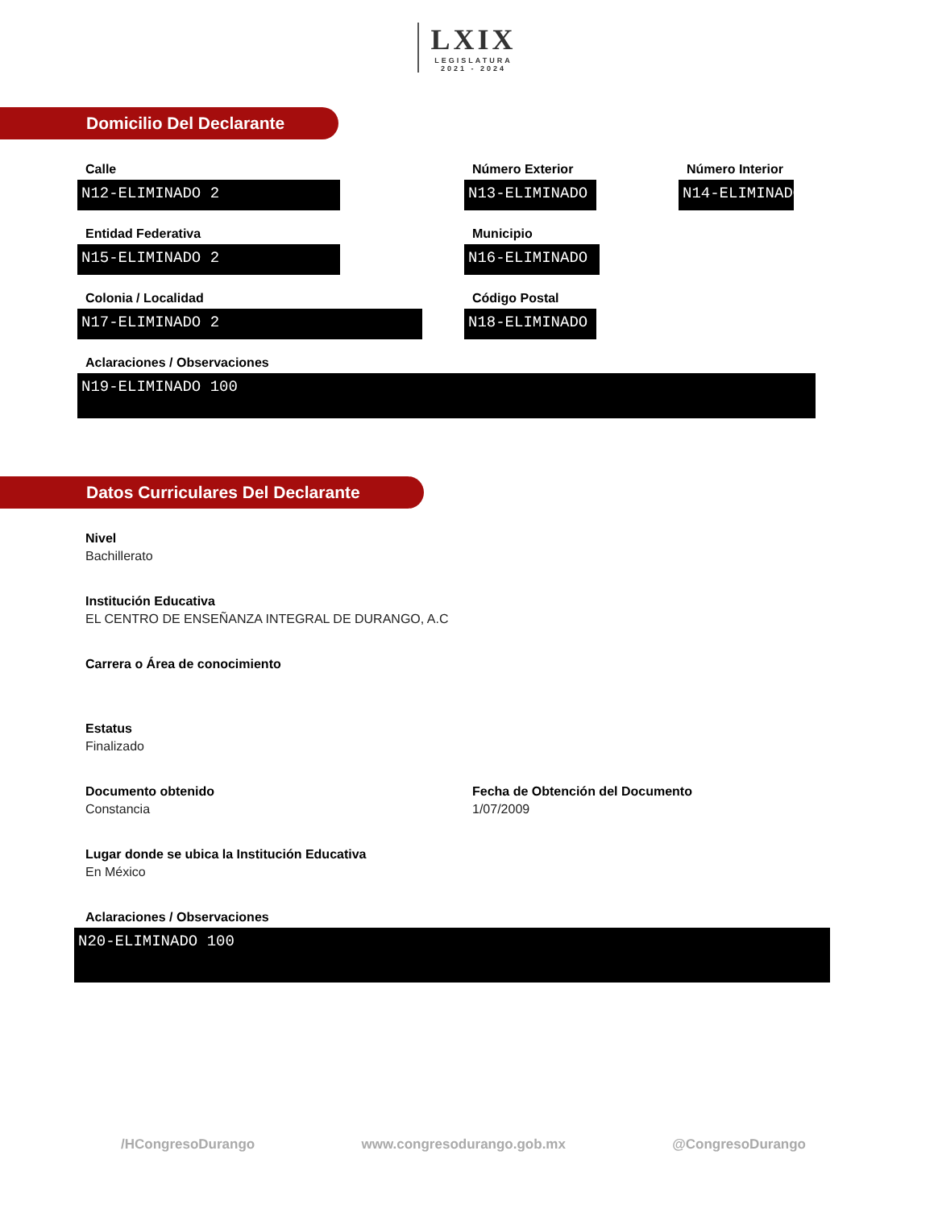LXIX LEGISLATURA
2021 - 2024
Domicilio Del Declarante
Calle
N12-ELIMINADO 2
Número Exterior
N13-ELIMINADO
Número Interior
N14-ELIMINADO
Entidad Federativa
N15-ELIMINADO 2
Municipio
N16-ELIMINADO
Colonia / Localidad
N17-ELIMINADO 2
Código Postal
N18-ELIMINADO
Aclaraciones / Observaciones
N19-ELIMINADO 100
Datos Curriculares Del Declarante
Nivel
Bachillerato
Institución Educativa
EL CENTRO DE ENSEÑANZA INTEGRAL DE DURANGO, A.C
Carrera o Área de conocimiento
Estatus
Finalizado
Documento obtenido
Constancia
Fecha de Obtención del Documento
1/07/2009
Lugar donde se ubica la Institución Educativa
En México
Aclaraciones / Observaciones
N20-ELIMINADO 100
/HCongresoDurango www.congresodurango.gob.mx @CongresoDurango